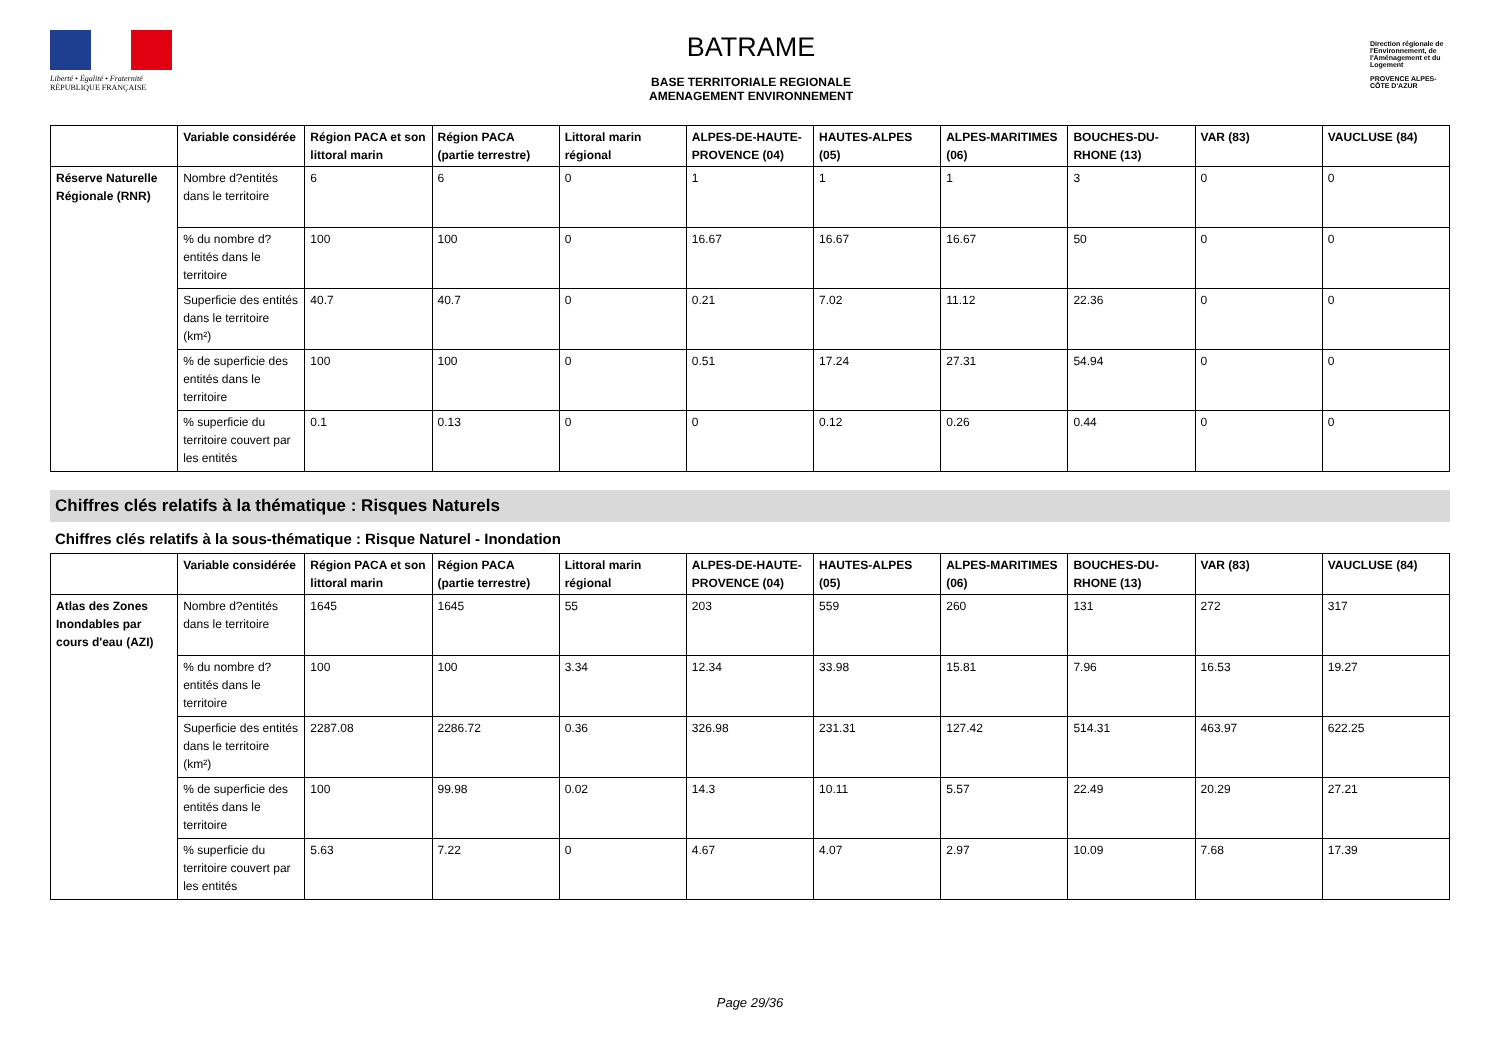Liberté • Égalité • Fraternité
RÉPUBLIQUE FRANÇAISE
BATRAME
BASE TERRITORIALE REGIONALE
AMENAGEMENT ENVIRONNEMENT
Direction régionale de l'Environnement, de l'Aménagement et du Logement
PROVENCE ALPES-CÔTE D'AZUR
| | Variable considérée | Région PACA et son littoral marin | Région PACA (partie terrestre) | Littoral marin régional | ALPES-DE-HAUTE-PROVENCE (04) | HAUTES-ALPES (05) | ALPES-MARITIMES (06) | BOUCHES-DU-RHONE (13) | VAR (83) | VAUCLUSE (84) |
| --- | --- | --- | --- | --- | --- | --- | --- | --- | --- | --- |
| Réserve Naturelle Régionale (RNR) | Nombre d?entités dans le territoire | 6 | 6 | 0 | 1 | 1 | 1 | 3 | 0 | 0 |
| | % du nombre d?entités dans le territoire | 100 | 100 | 0 | 16.67 | 16.67 | 16.67 | 50 | 0 | 0 |
| | Superficie des entités dans le territoire (km²) | 40.7 | 40.7 | 0 | 0.21 | 7.02 | 11.12 | 22.36 | 0 | 0 |
| | % de superficie des entités dans le territoire | 100 | 100 | 0 | 0.51 | 17.24 | 27.31 | 54.94 | 0 | 0 |
| | % superficie du territoire couvert par les entités | 0.1 | 0.13 | 0 | 0 | 0.12 | 0.26 | 0.44 | 0 | 0 |
Chiffres clés relatifs à la thématique : Risques Naturels
Chiffres clés relatifs à la sous-thématique : Risque Naturel - Inondation
| | Variable considérée | Région PACA et son littoral marin | Région PACA (partie terrestre) | Littoral marin régional | ALPES-DE-HAUTE-PROVENCE (04) | HAUTES-ALPES (05) | ALPES-MARITIMES (06) | BOUCHES-DU-RHONE (13) | VAR (83) | VAUCLUSE (84) |
| --- | --- | --- | --- | --- | --- | --- | --- | --- | --- | --- |
| Atlas des Zones Inondables par cours d'eau (AZI) | Nombre d?entités dans le territoire | 1645 | 1645 | 55 | 203 | 559 | 260 | 131 | 272 | 317 |
| | % du nombre d?entités dans le territoire | 100 | 100 | 3.34 | 12.34 | 33.98 | 15.81 | 7.96 | 16.53 | 19.27 |
| | Superficie des entités dans le territoire (km²) | 2287.08 | 2286.72 | 0.36 | 326.98 | 231.31 | 127.42 | 514.31 | 463.97 | 622.25 |
| | % de superficie des entités dans le territoire | 100 | 99.98 | 0.02 | 14.3 | 10.11 | 5.57 | 22.49 | 20.29 | 27.21 |
| | % superficie du territoire couvert par les entités | 5.63 | 7.22 | 0 | 4.67 | 4.07 | 2.97 | 10.09 | 7.68 | 17.39 |
Page 29/36